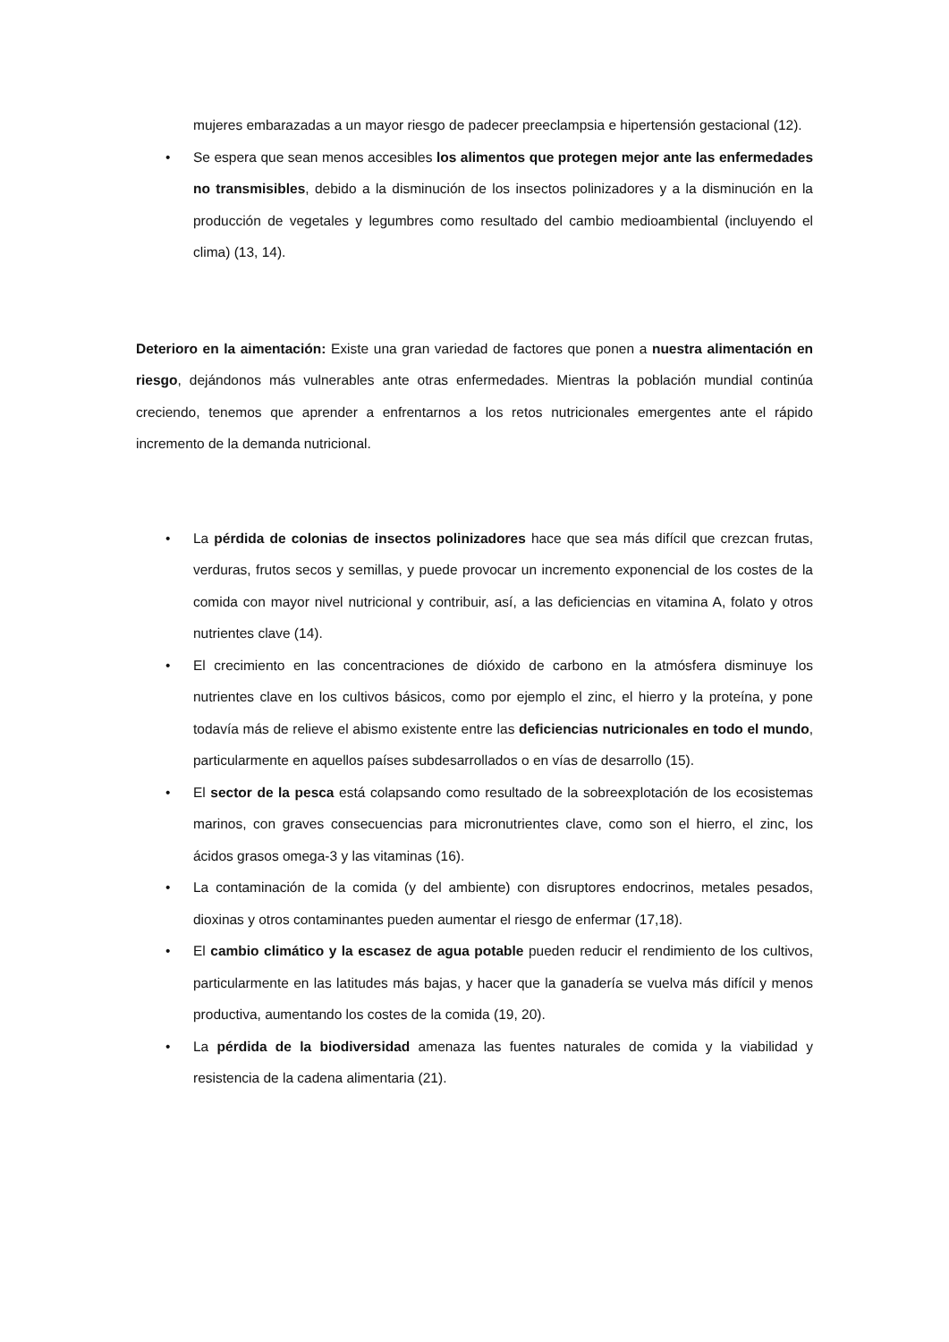mujeres embarazadas a un mayor riesgo de padecer preeclampsia e hipertensión gestacional (12).
• Se espera que sean menos accesibles los alimentos que protegen mejor ante las enfermedades no transmisibles, debido a la disminución de los insectos polinizadores y a la disminución en la producción de vegetales y legumbres como resultado del cambio medioambiental (incluyendo el clima) (13, 14).
Deterioro en la aimentación: Existe una gran variedad de factores que ponen a nuestra alimentación en riesgo, dejándonos más vulnerables ante otras enfermedades. Mientras la población mundial continúa creciendo, tenemos que aprender a enfrentarnos a los retos nutricionales emergentes ante el rápido incremento de la demanda nutricional.
• La pérdida de colonias de insectos polinizadores hace que sea más difícil que crezcan frutas, verduras, frutos secos y semillas, y puede provocar un incremento exponencial de los costes de la comida con mayor nivel nutricional y contribuir, así, a las deficiencias en vitamina A, folato y otros nutrientes clave (14).
• El crecimiento en las concentraciones de dióxido de carbono en la atmósfera disminuye los nutrientes clave en los cultivos básicos, como por ejemplo el zinc, el hierro y la proteína, y pone todavía más de relieve el abismo existente entre las deficiencias nutricionales en todo el mundo, particularmente en aquellos países subdesarrollados o en vías de desarrollo (15).
• El sector de la pesca está colapsando como resultado de la sobreexplotación de los ecosistemas marinos, con graves consecuencias para micronutrientes clave, como son el hierro, el zinc, los ácidos grasos omega-3 y las vitaminas (16).
• La contaminación de la comida (y del ambiente) con disruptores endocrinos, metales pesados, dioxinas y otros contaminantes pueden aumentar el riesgo de enfermar (17,18).
• El cambio climático y la escasez de agua potable pueden reducir el rendimiento de los cultivos, particularmente en las latitudes más bajas, y hacer que la ganadería se vuelva más difícil y menos productiva, aumentando los costes de la comida (19, 20).
• La pérdida de la biodiversidad amenaza las fuentes naturales de comida y la viabilidad y resistencia de la cadena alimentaria (21).